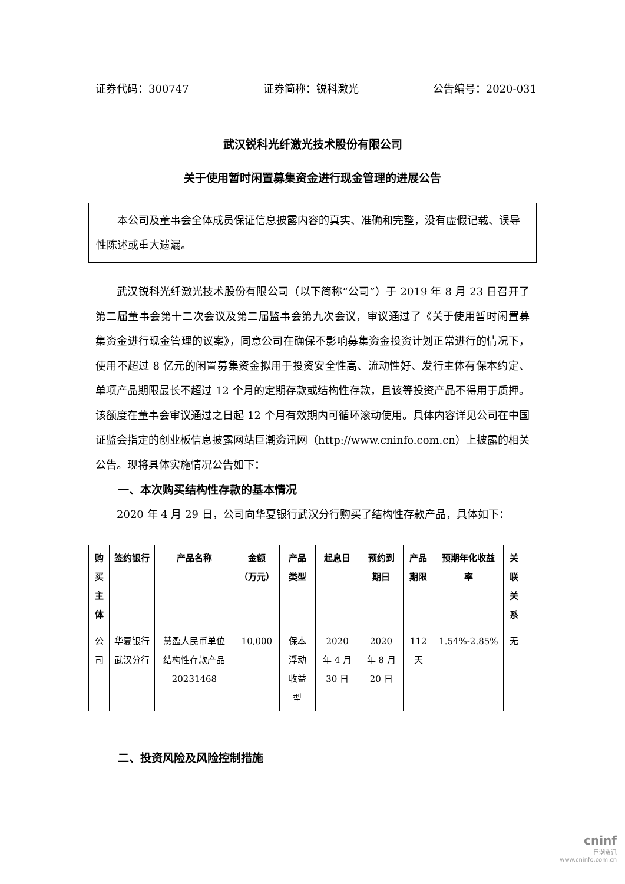证券代码：300747 证券简称：锐科激光 公告编号：2020-031
武汉锐科光纤激光技术股份有限公司
关于使用暂时闲置募集资金进行现金管理的进展公告
本公司及董事会全体成员保证信息披露内容的真实、准确和完整，没有虚假记载、误导性陈述或重大遗漏。
武汉锐科光纤激光技术股份有限公司（以下简称“公司”）于 2019 年 8 月 23 日召开了第二届董事会第十二次会议及第二届监事会第九次会议，审议通过了《关于使用暂时闲置募集资金进行现金管理的议案》，同意公司在确保不影响募集资金投资计划正常进行的情况下，使用不超过 8 亿元的闲置募集资金拟用于投资安全性高、流动性好、发行主体有保本约定、单项产品期限最长不超过 12 个月的定期存款或结构性存款，且该等投资产品不得用于质押。该额度在董事会审议通过之日起 12 个月有效期内可循环滚动使用。具体内容详见公司在中国证监会指定的创业板信息披露网站巨潮资讯网（http://www.cninfo.com.cn）上披露的相关公告。现将具体实施情况公告如下：
一、本次购买结构性存款的基本情况
2020 年 4 月 29 日，公司向华夏银行武汉分行购买了结构性存款产品，具体如下：
| 购买主体 | 签约银行 | 产品名称 | 金额（万元） | 产品类型 | 起息日 | 预约到期日 | 产品期限 | 预期年化收益率 | 关联关系 |
| --- | --- | --- | --- | --- | --- | --- | --- | --- | --- |
| 公司 | 华夏银行武汉分行 | 慧盈人民币单位结构性存款产品20231468 | 10,000 | 保本浮动收益型 | 2020 年 4 月 30 日 | 2020 年 8 月 20 日 | 112 天 | 1.54%-2.85% | 无 |
二、投资风险及风险控制措施
cninf
巨潮资讯
www.cninfo.com.cn